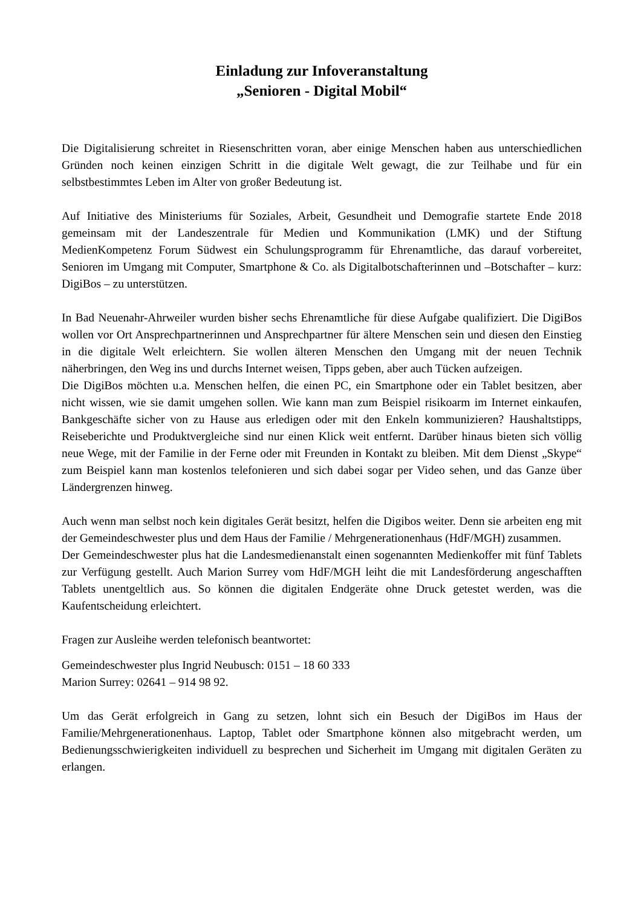Einladung zur Infoveranstaltung
„Senioren - Digital Mobil“
Die Digitalisierung schreitet in Riesenschritten voran, aber einige Menschen haben aus unterschiedlichen Gründen noch keinen einzigen Schritt in die digitale Welt gewagt, die zur Teilhabe und für ein selbstbestimmtes Leben im Alter von großer Bedeutung ist.
Auf Initiative des Ministeriums für Soziales, Arbeit, Gesundheit und Demografie startete Ende 2018 gemeinsam mit der Landeszentrale für Medien und Kommunikation (LMK) und der Stiftung MedienKompetenz Forum Südwest ein Schulungsprogramm für Ehrenamtliche, das darauf vorbereitet, Senioren im Umgang mit Computer, Smartphone & Co. als Digitalbotschafterinnen und –Botschafter – kurz: DigiBos – zu unterstützen.
In Bad Neuenahr-Ahrweiler wurden bisher sechs Ehrenamtliche für diese Aufgabe qualifiziert. Die DigiBos wollen vor Ort Ansprechpartnerinnen und Ansprechpartner für ältere Menschen sein und diesen den Einstieg in die digitale Welt erleichtern. Sie wollen älteren Menschen den Umgang mit der neuen Technik näherbringen, den Weg ins und durchs Internet weisen, Tipps geben, aber auch Tücken aufzeigen.
Die DigiBos möchten u.a. Menschen helfen, die einen PC, ein Smartphone oder ein Tablet besitzen, aber nicht wissen, wie sie damit umgehen sollen. Wie kann man zum Beispiel risikoarm im Internet einkaufen, Bankgeschäfte sicher von zu Hause aus erledigen oder mit den Enkeln kommunizieren? Haushaltstipps, Reiseberichte und Produktvergleiche sind nur einen Klick weit entfernt. Darüber hinaus bieten sich völlig neue Wege, mit der Familie in der Ferne oder mit Freunden in Kontakt zu bleiben. Mit dem Dienst „Skype“ zum Beispiel kann man kostenlos telefonieren und sich dabei sogar per Video sehen, und das Ganze über Ländergrenzen hinweg.
Auch wenn man selbst noch kein digitales Gerät besitzt, helfen die Digibos weiter. Denn sie arbeiten eng mit der Gemeindeschwester plus und dem Haus der Familie / Mehrgenerationenhaus (HdF/MGH) zusammen.
Der Gemeindeschwester plus hat die Landesmedienanstalt einen sogenannten Medienkoffer mit fünf Tablets zur Verfügung gestellt. Auch Marion Surrey vom HdF/MGH leiht die mit Landesförderung angeschafften Tablets unentgeltlich aus. So können die digitalen Endgeräte ohne Druck getestet werden, was die Kaufentscheidung erleichtert.
Fragen zur Ausleihe werden telefonisch beantwortet:
Gemeindeschwester plus Ingrid Neubusch: 0151 – 18 60 333
Marion Surrey: 02641 – 914 98 92.
Um das Gerät erfolgreich in Gang zu setzen, lohnt sich ein Besuch der DigiBos im Haus der Familie/Mehrgenerationenhaus. Laptop, Tablet oder Smartphone können also mitgebracht werden, um Bedienungsschwierigkeiten individuell zu besprechen und Sicherheit im Umgang mit digitalen Geräten zu erlangen.